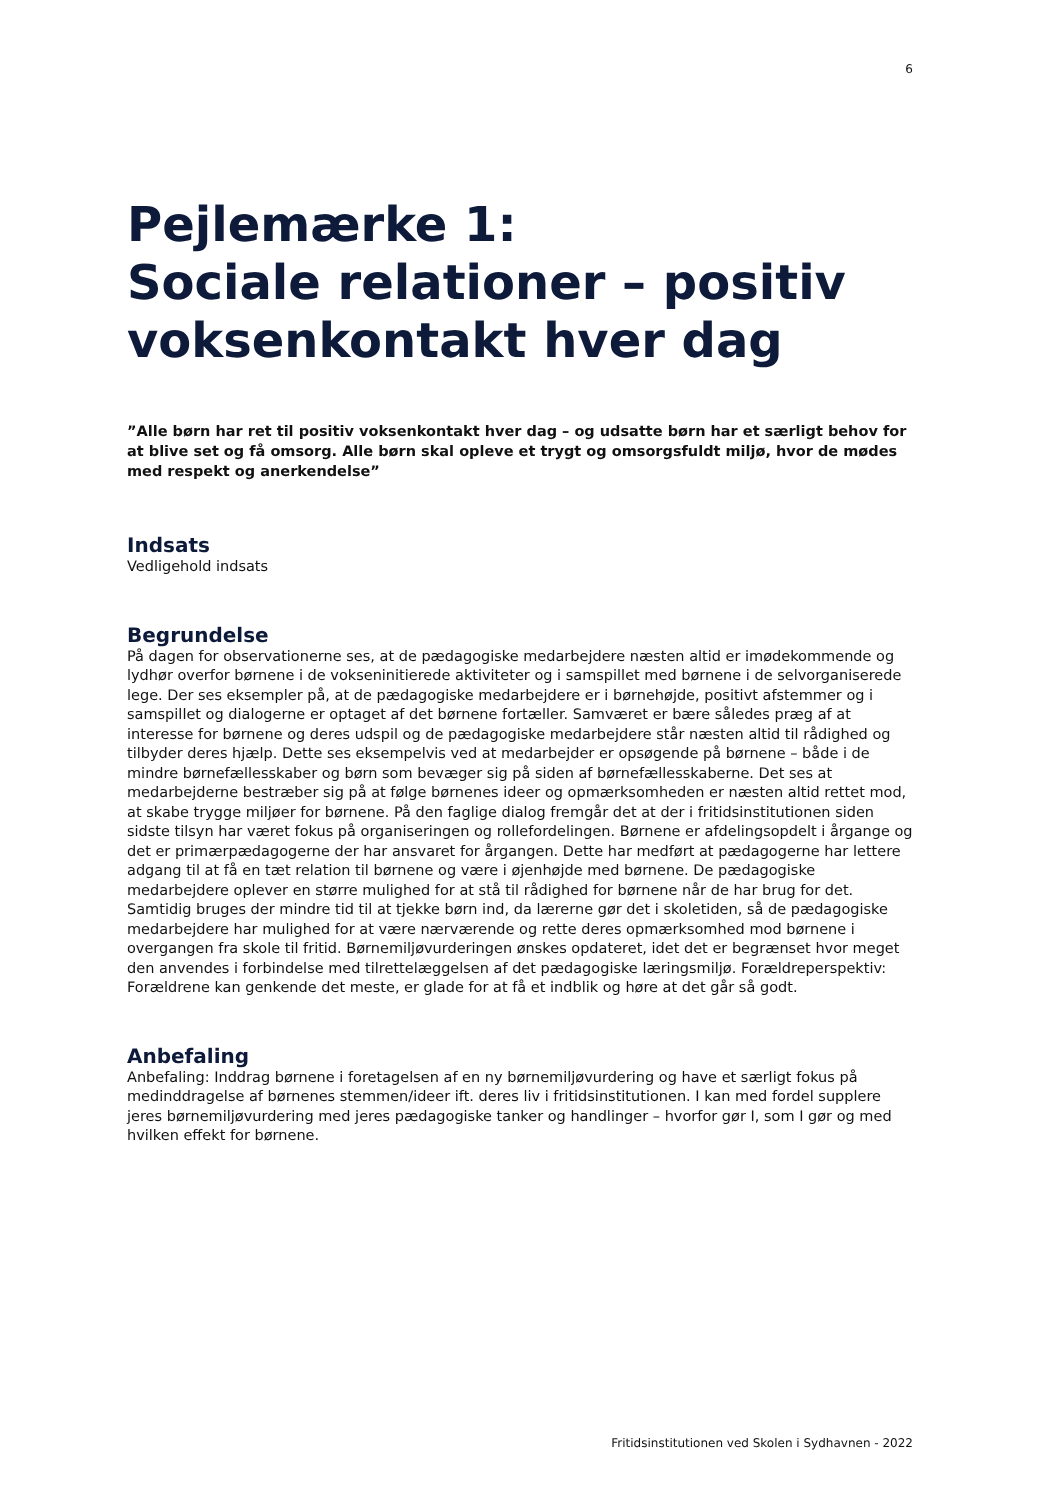6
Pejlemærke 1:
Sociale relationer – positiv voksenkontakt hver dag
”Alle børn har ret til positiv voksenkontakt hver dag – og udsatte børn har et særligt behov for at blive set og få omsorg. Alle børn skal opleve et trygt og omsorgsfuldt miljø, hvor de mødes med respekt og anerkendelse”
Indsats
Vedligehold indsats
Begrundelse
På dagen for observationerne ses, at de pædagogiske medarbejdere næsten altid er imødekommende og lydhør overfor børnene i de vokseninitierede aktiviteter og i samspillet med børnene i de selvorganiserede lege. Der ses eksempler på, at de pædagogiske medarbejdere er i børnehøjde, positivt afstemmer og i samspillet og dialogerne er optaget af det børnene fortæller. Samværet er bære således præg af at interesse for børnene og deres udspil og de pædagogiske medarbejdere står næsten altid til rådighed og tilbyder deres hjælp. Dette ses eksempelvis ved at medarbejder er opsøgende på børnene – både i de mindre børnefællesskaber og børn som bevæger sig på siden af børnefællesskaberne. Det ses at medarbejderne bestræber sig på at følge børnenes ideer og opmærksomheden er næsten altid rettet mod, at skabe trygge miljøer for børnene. På den faglige dialog fremgår det at der i fritidsinstitutionen siden sidste tilsyn har været fokus på organiseringen og rollefordelingen. Børnene er afdelingsopdelt i årgange og det er primærpædagogerne der har ansvaret for årgangen. Dette har medført at pædagogerne har lettere adgang til at få en tæt relation til børnene og være i øjenhøjde med børnene. De pædagogiske medarbejdere oplever en større mulighed for at stå til rådighed for børnene når de har brug for det. Samtidig bruges der mindre tid til at tjekke børn ind, da lærerne gør det i skoletiden, så de pædagogiske medarbejdere har mulighed for at være nærværende og rette deres opmærksomhed mod børnene i overgangen fra skole til fritid. Børnemiljøvurderingen ønskes opdateret, idet det er begrænset hvor meget den anvendes i forbindelse med tilrettelæggelsen af det pædagogiske læringsmiljø. Forældreperspektiv: Forældrene kan genkende det meste, er glade for at få et indblik og høre at det går så godt.
Anbefaling
Anbefaling: Inddrag børnene i foretagelsen af en ny børnemiljøvurdering og have et særligt fokus på medinddragelse af børnenes stemmen/ideer ift. deres liv i fritidsinstitutionen. I kan med fordel supplere jeres børnemiljøvurdering med jeres pædagogiske tanker og handlinger – hvorfor gør I, som I gør og med hvilken effekt for børnene.
Fritidsinstitutionen ved Skolen i Sydhavnen - 2022